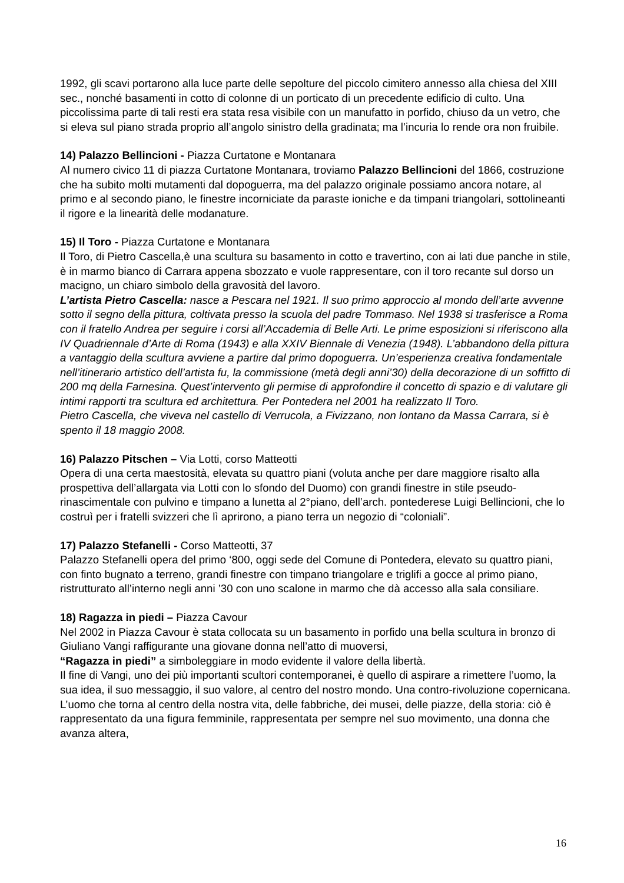1992, gli scavi portarono alla luce parte delle sepolture del piccolo cimitero annesso alla chiesa del XIII sec., nonché basamenti in cotto di colonne di un porticato di un precedente edificio di culto. Una piccolissima parte di tali resti era stata resa visibile con un manufatto in porfido, chiuso da un vetro, che si eleva sul piano strada proprio all’angolo sinistro della gradinata; ma l’incuria lo rende ora non fruibile.
14) Palazzo Bellincioni - Piazza Curtatone e Montanara
Al numero civico 11 di piazza Curtatone Montanara, troviamo Palazzo Bellincioni del 1866, costruzione che ha subito molti mutamenti dal dopoguerra, ma del palazzo originale possiamo ancora notare, al primo e al secondo piano, le finestre incorniciate da paraste ioniche e da timpani triangolari, sottolineanti il rigore e la linearità delle modanature.
15) Il Toro - Piazza Curtatone e Montanara
Il Toro, di Pietro Cascella,è una scultura su basamento in cotto e travertino, con ai lati due panche in stile, è in marmo bianco di Carrara appena sbozzato e vuole rappresentare, con il toro recante sul dorso un macigno, un chiaro simbolo della gravosità del lavoro.
L’artista Pietro Cascella: nasce a Pescara nel 1921. Il suo primo approccio al mondo dell’arte avvenne sotto il segno della pittura, coltivata presso la scuola del padre Tommaso. Nel 1938 si trasferisce a Roma con il fratello Andrea per seguire i corsi all’Accademia di Belle Arti. Le prime esposizioni si riferiscono alla IV Quadriennale d’Arte di Roma (1943) e alla XXIV Biennale di Venezia (1948). L’abbandono della pittura a vantaggio della scultura avviene a partire dal primo dopoguerra. Un’esperienza creativa fondamentale nell’itinerario artistico dell’artista fu, la commissione (metà degli anni’30) della decorazione di un soffitto di 200 mq della Farnesina. Quest’intervento gli permise di approfondire il concetto di spazio e di valutare gli intimi rapporti tra scultura ed architettura. Per Pontedera nel 2001 ha realizzato Il Toro.
Pietro Cascella, che viveva nel castello di Verrucola, a Fivizzano, non lontano da Massa Carrara, si è spento il 18 maggio 2008.
16) Palazzo Pitschen – Via Lotti, corso Matteotti
Opera di una certa maestosità, elevata su quattro piani (voluta anche per dare maggiore risalto alla prospettiva dell’allargata via Lotti con lo sfondo del Duomo) con grandi finestre in stile pseudo-rinascimentale con pulvino e timpano a lunetta al 2°piano, dell’arch. pontederese Luigi Bellincioni, che lo costruì per i fratelli svizzeri che lì aprirono, a piano terra un negozio di “coloniali”.
17) Palazzo Stefanelli - Corso Matteotti, 37
Palazzo Stefanelli opera del primo ‘800, oggi sede del Comune di Pontedera, elevato su quattro piani, con finto bugnato a terreno, grandi finestre con timpano triangolare e triglifi a gocce al primo piano, ristrutturato all’interno negli anni ’30 con uno scalone in marmo che dà accesso alla sala consiliare.
18) Ragazza in piedi – Piazza Cavour
Nel 2002 in Piazza Cavour è stata collocata su un basamento in porfido una bella scultura in bronzo di Giuliano Vangi raffigurante una giovane donna nell’atto di muoversi,
“Ragazza in piedi” a simboleggiare in modo evidente il valore della libertà.
Il fine di Vangi, uno dei più importanti scultori contemporanei, è quello di aspirare a rimettere l’uomo, la sua idea, il suo messaggio, il suo valore, al centro del nostro mondo. Una contro-rivoluzione copernicana. L’uomo che torna al centro della nostra vita, delle fabbriche, dei musei, delle piazze, della storia: ciò è rappresentato da una figura femminile, rappresentata per sempre nel suo movimento, una donna che avanza altera,
16